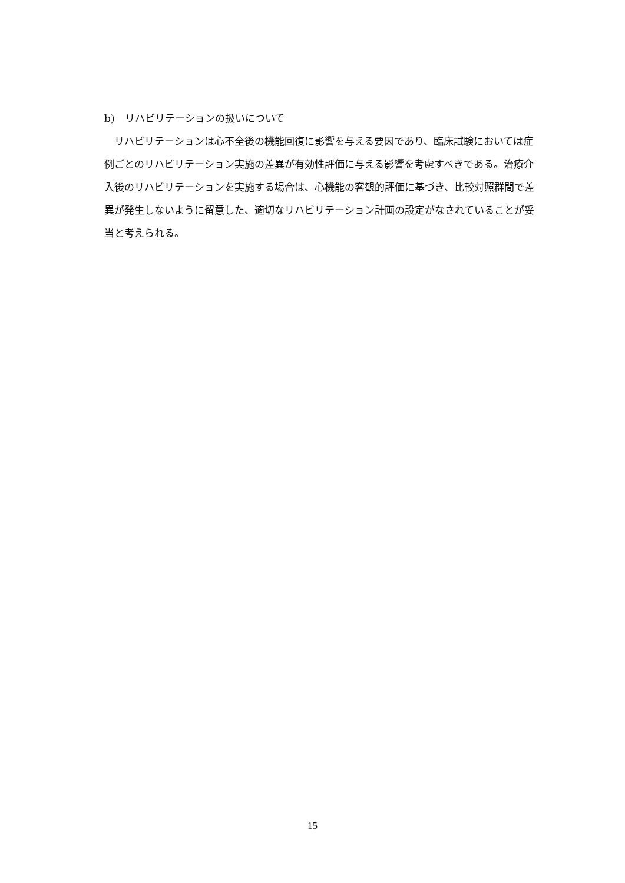b)　リハビリテーションの扱いについて
　リハビリテーションは心不全後の機能回復に影響を与える要因であり、臨床試験においては症例ごとのリハビリテーション実施の差異が有効性評価に与える影響を考慮すべきである。治療介入後のリハビリテーションを実施する場合は、心機能の客観的評価に基づき、比較対照群間で差異が発生しないように留意した、適切なリハビリテーション計画の設定がなされていることが妥当と考えられる。
15